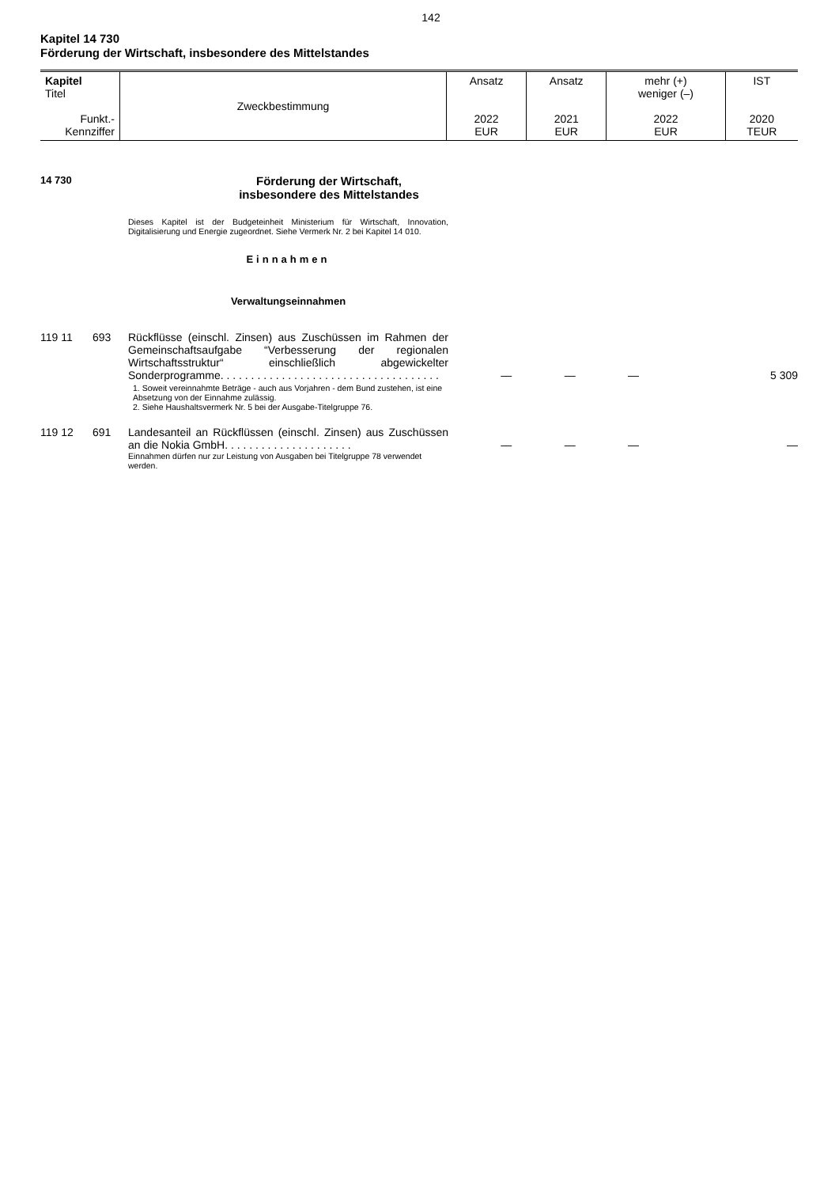142
Kapitel 14 730
Förderung der Wirtschaft, insbesondere des Mittelstandes
| Kapitel Titel Funkt.- Kennziffer | Zweckbestimmung | Ansatz 2022 EUR | Ansatz 2021 EUR | mehr (+) weniger (–) 2022 EUR | IST 2020 TEUR |
14 730
Förderung der Wirtschaft,
insbesondere des Mittelstandes
Dieses Kapitel ist der Budgeteinheit Ministerium für Wirtschaft, Innovation, Digitalisierung und Energie zugeordnet. Siehe Vermerk Nr. 2 bei Kapitel 14 010.
Einnahmen
Verwaltungseinnahmen
| 119 11 | 693 | Rückflüsse (einschl. Zinsen) aus Zuschüssen im Rahmen der Gemeinschaftsaufgabe “Verbesserung der regionalen Wirtschaftsstruktur“ einschließlich abgewickelter Sonderprogramme. . . . . . . . . . . . . . . . . . . . . . . . . . . . . . . . . . . . | — | — | — | 5 309 |
| | | 1. Soweit vereinnahmte Beträge - auch aus Vorjahren - dem Bund zustehen, ist eine Absetzung von der Einnahme zulässig. 2. Siehe Haushaltsvermerk Nr. 5 bei der Ausgabe-Titelgruppe 76. | | | | |
| 119 12 | 691 | Landesanteil an Rückflüssen (einschl. Zinsen) aus Zuschüssen an die Nokia GmbH. . . . . . . . . . . . . . . . . . . . . | — | — | — | — |
| | | Einnahmen dürfen nur zur Leistung von Ausgaben bei Titelgruppe 78 verwendet werden. | | | | |